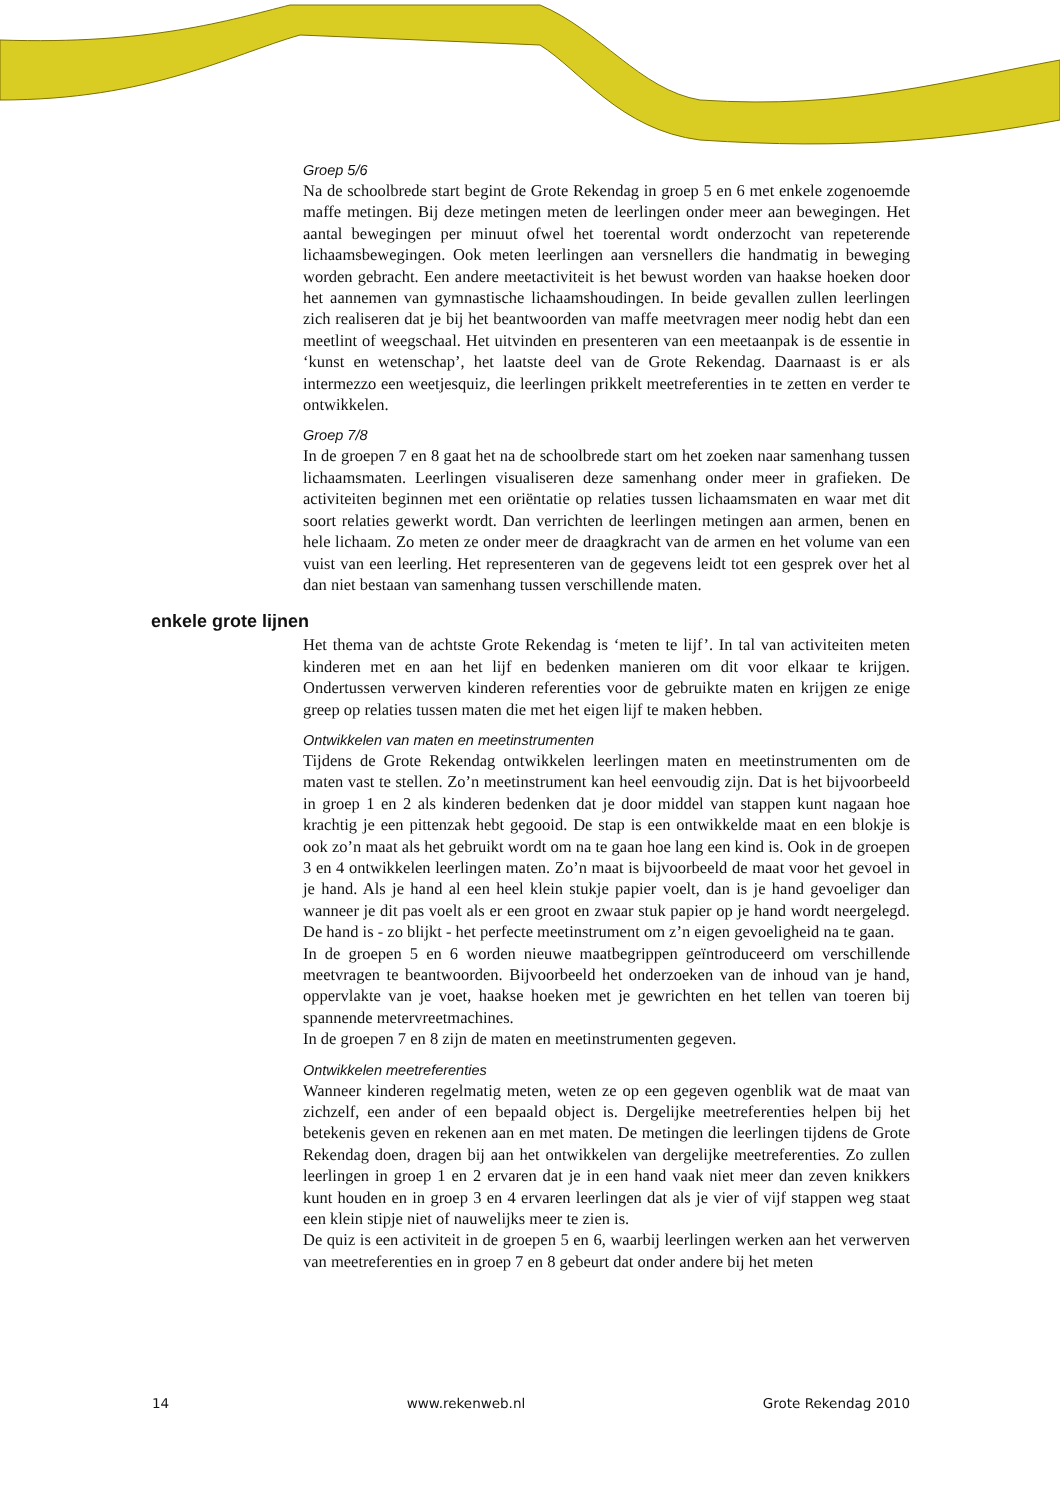Groep 5/6
Na de schoolbrede start begint de Grote Rekendag in groep 5 en 6 met enkele zoge­noemde maffe metingen. Bij deze metingen meten de leerlingen onder meer aan be­wegingen. Het aantal bewegingen per minuut ofwel het toerental wordt onderzocht van repeterende lichaamsbewegingen. Ook meten leerlingen aan versnellers die hand­matig in beweging worden gebracht. Een andere meetactiviteit is het bewust worden van haakse hoeken door het aannemen van gymnastische lichaamshoudingen. In beide gevallen zullen leerlingen zich realiseren dat je bij het beantwoorden van maffe meet­vragen meer nodig hebt dan een meetlint of weegschaal. Het uitvinden en presenteren van een meetaanpak is de essentie in ‘kunst en wetenschap’, het laatste deel van de Grote Rekendag. Daarnaast is er als intermezzo een weetjesquiz, die leerlingen prik­kelt meetreferenties in te zetten en verder te ontwikkelen.
Groep 7/8
In de groepen 7 en 8 gaat het na de schoolbrede start om het zoeken naar samenhang tussen lichaamsmaten. Leerlingen visualiseren deze samenhang onder meer in grafie­ken. De activiteiten beginnen met een oriëntatie op relaties tussen lichaamsmaten en waar met dit soort relaties gewerkt wordt. Dan verrichten de leerlingen metingen aan armen, benen en hele lichaam. Zo meten ze onder meer de draagkracht van de armen en het volume van een vuist van een leerling. Het representeren van de gegevens leidt tot een gesprek over het al dan niet bestaan van samenhang tussen verschillende ma­ten.
enkele grote lijnen
Het thema van de achtste Grote Rekendag is ‘meten te lijf’. In tal van activiteiten me­ten kinderen met en aan het lijf en bedenken manieren om dit voor elkaar te krijgen. Ondertussen verwerven kinderen referenties voor de gebruikte maten en krijgen ze enige greep op relaties tussen maten die met het eigen lijf te maken hebben.
Ontwikkelen van maten en meetinstrumenten
Tijdens de Grote Rekendag ontwikkelen leerlingen maten en meetinstrumenten om de maten vast te stellen. Zo’n meetinstrument kan heel eenvoudig zijn. Dat is het bijvoor­beeld in groep 1 en 2 als kinderen bedenken dat je door middel van stappen kunt na­gaan hoe krachtig je een pittenzak hebt gegooid. De stap is een ontwikkelde maat en een blokje is ook zo’n maat als het gebruikt wordt om na te gaan hoe lang een kind is. Ook in de groepen 3 en 4 ontwikkelen leerlingen maten. Zo’n maat is bijvoorbeeld de maat voor het gevoel in je hand. Als je hand al een heel klein stukje papier voelt, dan is je hand gevoeliger dan wanneer je dit pas voelt als er een groot en zwaar stuk papier op je hand wordt neergelegd. De hand is - zo blijkt - het perfecte meetinstrument om z’n eigen gevoeligheid na te gaan.
In de groepen 5 en 6 worden nieuwe maatbegrippen geïntroduceerd om verschillende meetvragen te beantwoorden. Bijvoorbeeld het onderzoeken van de inhoud van je hand, oppervlakte van je voet, haakse hoeken met je gewrichten en het tellen van toe­ren bij spannende metervreetmachines.
In de groepen 7 en 8 zijn de maten en meetinstrumenten gegeven.
Ontwikkelen meetreferenties
Wanneer kinderen regelmatig meten, weten ze op een gegeven ogenblik wat de maat van zichzelf, een ander of een bepaald object is. Dergelijke meetreferenties helpen bij het betekenis geven en rekenen aan en met maten. De metingen die leerlingen tijdens de Grote Rekendag doen, dragen bij aan het ontwikkelen van dergelijke meetreferen­ties. Zo zullen leerlingen in groep 1 en 2 ervaren dat je in een hand vaak niet meer dan zeven knikkers kunt houden en in groep 3 en 4 ervaren leerlingen dat als je vier of vijf stappen weg staat een klein stipje niet of nauwelijks meer te zien is.
De quiz is een activiteit in de groepen 5 en 6, waarbij leerlingen werken aan het ver­werven van meetreferenties en in groep 7 en 8 gebeurt dat onder andere bij het meten
14 www.rekenweb.nl Grote Rekendag 2010